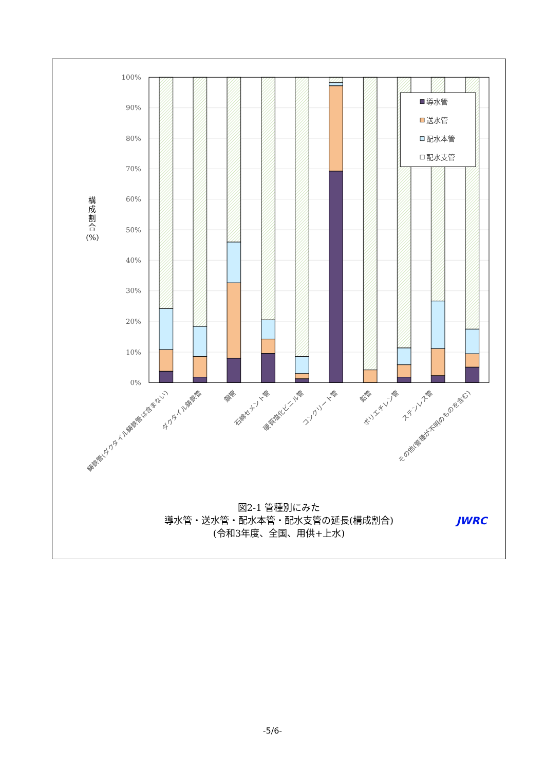100%
90%
80%
70%
60%
50%
40%
30%
20%
10%
0%
構 成 割 合 (%)
導水管
送水管
配水本管
配水支管
鋳鉄管(ダクタイル鋳鉄管は含まない)
ダクタイル鋳鉄管
鋼管
石綿セメント管
硬質塩化ビニル管
コンクリート管
鉛管
ポリエチレン管
ステンレス管
その他(管種が不明のものを含む)
図2-1 管種別にみた
導水管・送水管・配水本管・配水支管の延長(構成割合)
(令和3年度、全国、用供+上水)
JWRC
-5/6-